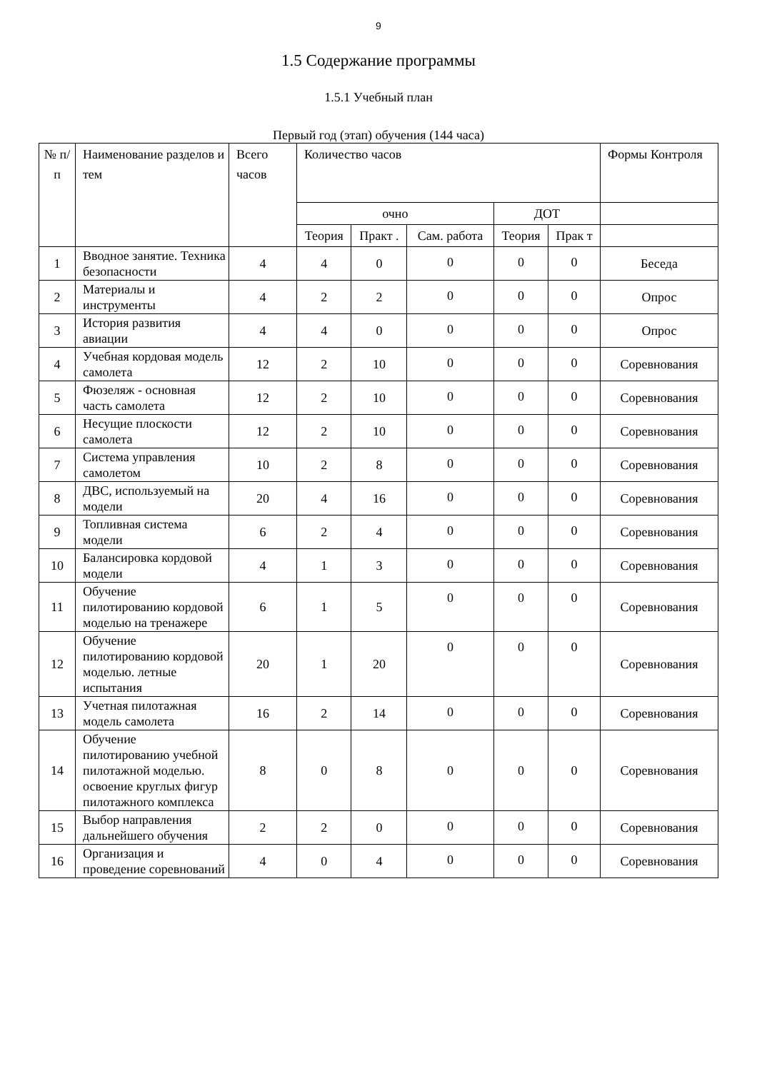9
1.5 Содержание программы
1.5.1 Учебный план
Первый год (этап) обучения (144 часа)
| № п/п | Наименование разделов и тем | Всего часов | Количество часов | | | | | Формы Контроля |
| --- | --- | --- | --- | --- | --- | --- | --- | --- |
| | | | очно | | | ДОТ | | |
| | | | Теория | Практ . | Сам. работа | Теория | Прак т | |
| 1 | Вводное занятие. Техника безопасности | 4 | 4 | 0 | 0 | 0 | 0 | Беседа |
| 2 | Материалы и инструменты | 4 | 2 | 2 | 0 | 0 | 0 | Опрос |
| 3 | История развития авиации | 4 | 4 | 0 | 0 | 0 | 0 | Опрос |
| 4 | Учебная кордовая модель самолета | 12 | 2 | 10 | 0 | 0 | 0 | Соревнования |
| 5 | Фюзеляж - основная часть самолета | 12 | 2 | 10 | 0 | 0 | 0 | Соревнования |
| 6 | Несущие плоскости самолета | 12 | 2 | 10 | 0 | 0 | 0 | Соревнования |
| 7 | Система управления самолетом | 10 | 2 | 8 | 0 | 0 | 0 | Соревнования |
| 8 | ДВС, используемый на модели | 20 | 4 | 16 | 0 | 0 | 0 | Соревнования |
| 9 | Топливная система модели | 6 | 2 | 4 | 0 | 0 | 0 | Соревнования |
| 10 | Балансировка кордовой модели | 4 | 1 | 3 | 0 | 0 | 0 | Соревнования |
| 11 | Обучение пилотированию кордовой моделью на тренажере | 6 | 1 | 5 | 0 | 0 | 0 | Соревнования |
| 12 | Обучение пилотированию кордовой моделью. летные испытания | 20 | 1 | 20 | 0 | 0 | 0 | Соревнования |
| 13 | Учетная пилотажная модель самолета | 16 | 2 | 14 | 0 | 0 | 0 | Соревнования |
| 14 | Обучение пилотированию учебной пилотажной моделью. освоение круглых фигур пилотажного комплекса | 8 | 0 | 8 | 0 | 0 | 0 | Соревнования |
| 15 | Выбор направления дальнейшего обучения | 2 | 2 | 0 | 0 | 0 | 0 | Соревнования |
| 16 | Организация и проведение соревнований | 4 | 0 | 4 | 0 | 0 | 0 | Соревнования |